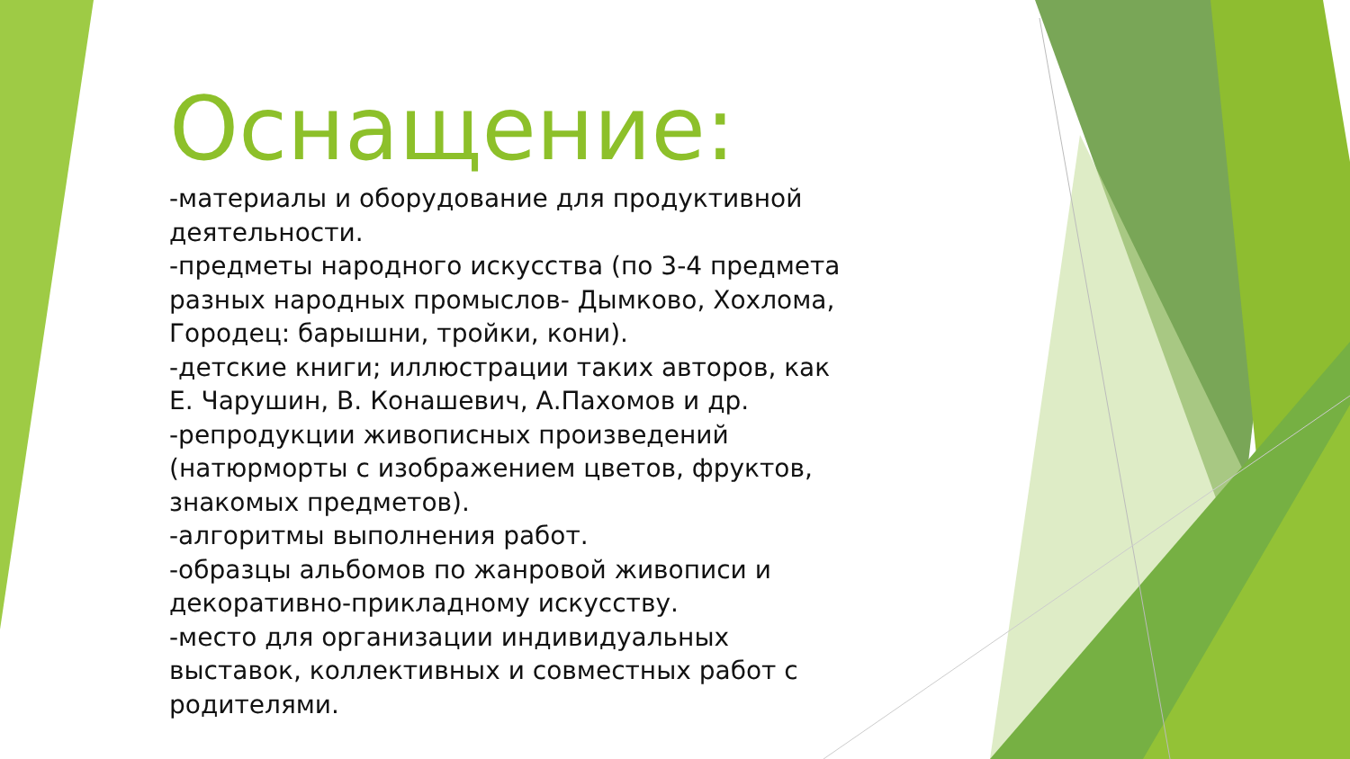Оснащение:
-материалы и оборудование для продуктивной деятельности.
-предметы народного искусства (по 3-4 предмета разных народных промыслов- Дымково, Хохлома, Городец: барышни, тройки, кони).
-детские книги; иллюстрации таких авторов, как Е. Чарушин, В. Конашевич, А.Пахомов и др.
-репродукции живописных произведений (натюрморты с изображением цветов, фруктов, знакомых предметов).
-алгоритмы выполнения работ.
-образцы альбомов по жанровой живописи и декоративно-прикладному искусству.
-место для организации индивидуальных выставок, коллективных и совместных работ с родителями.